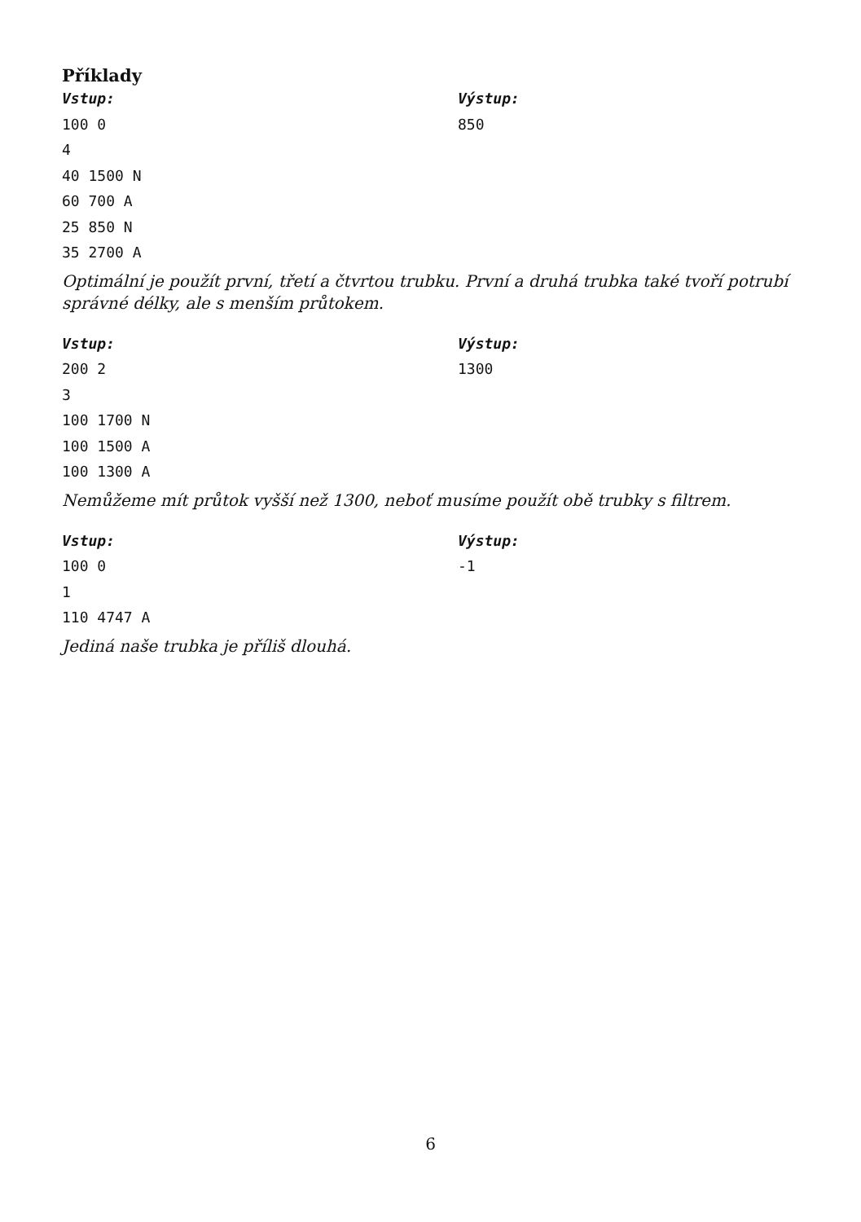Příklady
Vstup:
100 0
4
40 1500 N
60 700 A
25 850 N
35 2700 A
Výstup:
850
Optimální je použít první, třetí a čtvrtou trubku. První a druhá trubka také tvoří potrubí správné délky, ale s menším průtokem.
Vstup:
200 2
3
100 1700 N
100 1500 A
100 1300 A
Výstup:
1300
Nemůžeme mít průtok vyšší než 1300, neboť musíme použít obě trubky s filtrem.
Vstup:
100 0
1
110 4747 A
Výstup:
-1
Jediná naše trubka je příliš dlouhá.
6